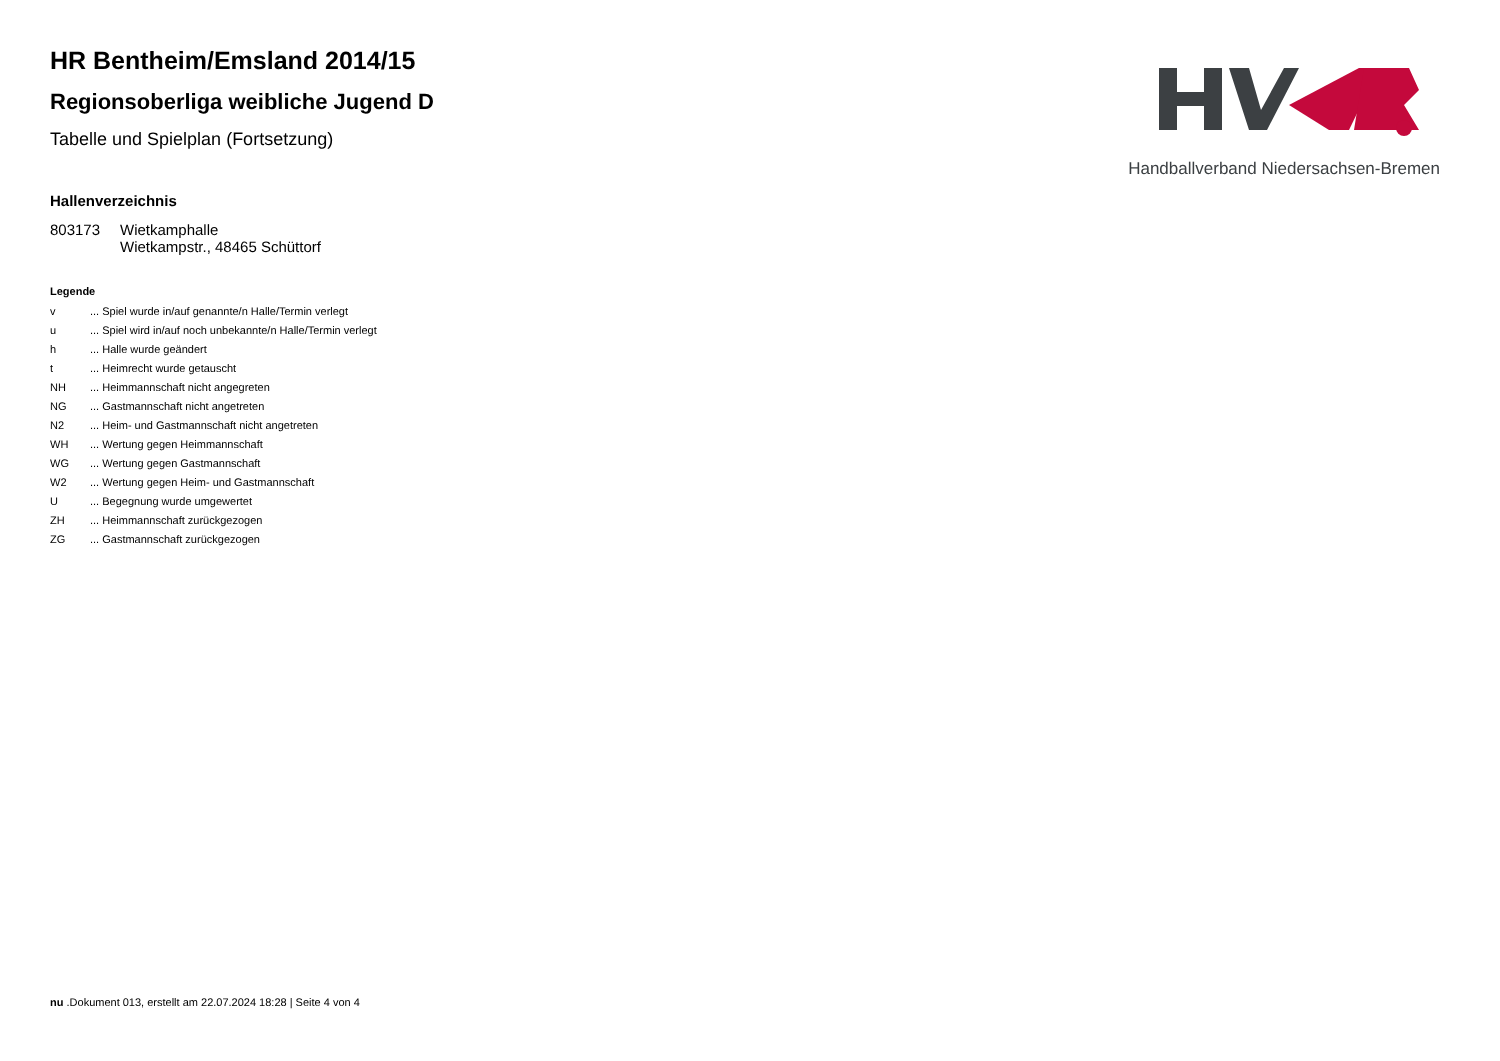Handballverband Niedersachsen-Bremen
HR Bentheim/Emsland 2014/15
Regionsoberliga weibliche Jugend D
Tabelle und Spielplan (Fortsetzung)
Hallenverzeichnis
| 803173 | Wietkamphalle Wietkampstr., 48465 Schüttorf |
Legende
| v | ... Spiel wurde in/auf genannte/n Halle/Termin verlegt |
| u | ... Spiel wird in/auf noch unbekannte/n Halle/Termin verlegt |
| h | ... Halle wurde geändert |
| t | ... Heimrecht wurde getauscht |
| NH | ... Heimmannschaft nicht angegreten |
| NG | ... Gastmannschaft nicht angetreten |
| N2 | ... Heim- und Gastmannschaft nicht angetreten |
| WH | ... Wertung gegen Heimmannschaft |
| WG | ... Wertung gegen Gastmannschaft |
| W2 | ... Wertung gegen Heim- und Gastmannschaft |
| U | ... Begegnung wurde umgewertet |
| ZH | ... Heimmannschaft zurückgezogen |
| ZG | ... Gastmannschaft zurückgezogen |
nu .Dokument 013, erstellt am 22.07.2024 18:28 | Seite 4 von 4